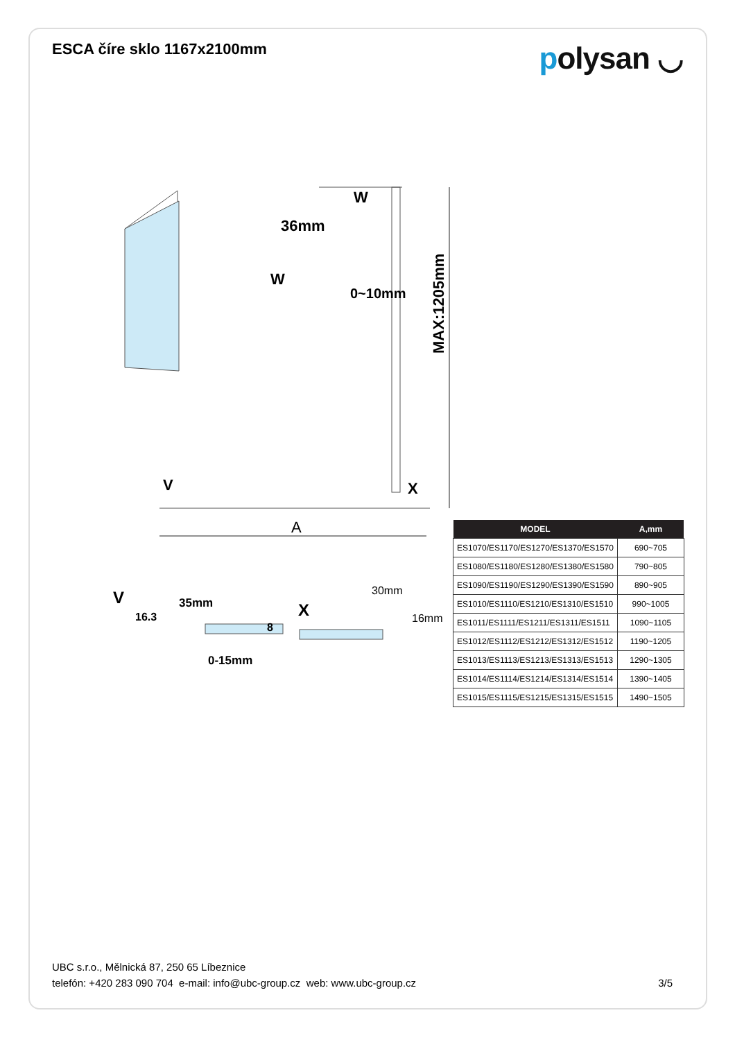ESCA číre sklo 1167x2100mm
polysan ◡
MAX:1205mm
W
36mm
W
V
X
A
V
35mm
0-15mm
X
30mm
16mm
16.3
8
0~10mm
| MODEL | A,mm |
| --- | --- |
| ES1070/ES1170/ES1270/ES1370/ES1570 | 690~705 |
| ES1080/ES1180/ES1280/ES1380/ES1580 | 790~805 |
| ES1090/ES1190/ES1290/ES1390/ES1590 | 890~905 |
| ES1010/ES1110/ES1210/ES1310/ES1510 | 990~1005 |
| ES1011/ES1111/ES1211/ES1311/ES1511 | 1090~1105 |
| ES1012/ES1112/ES1212/ES1312/ES1512 | 1190~1205 |
| ES1013/ES1113/ES1213/ES1313/ES1513 | 1290~1305 |
| ES1014/ES1114/ES1214/ES1314/ES1514 | 1390~1405 |
| ES1015/ES1115/ES1215/ES1315/ES1515 | 1490~1505 |
UBC s.r.o., Mělnická 87, 250 65 Líbeznice
telefón: +420 283 090 704 e-mail: info@ubc-group.cz web: www.ubc-group.cz 3/5